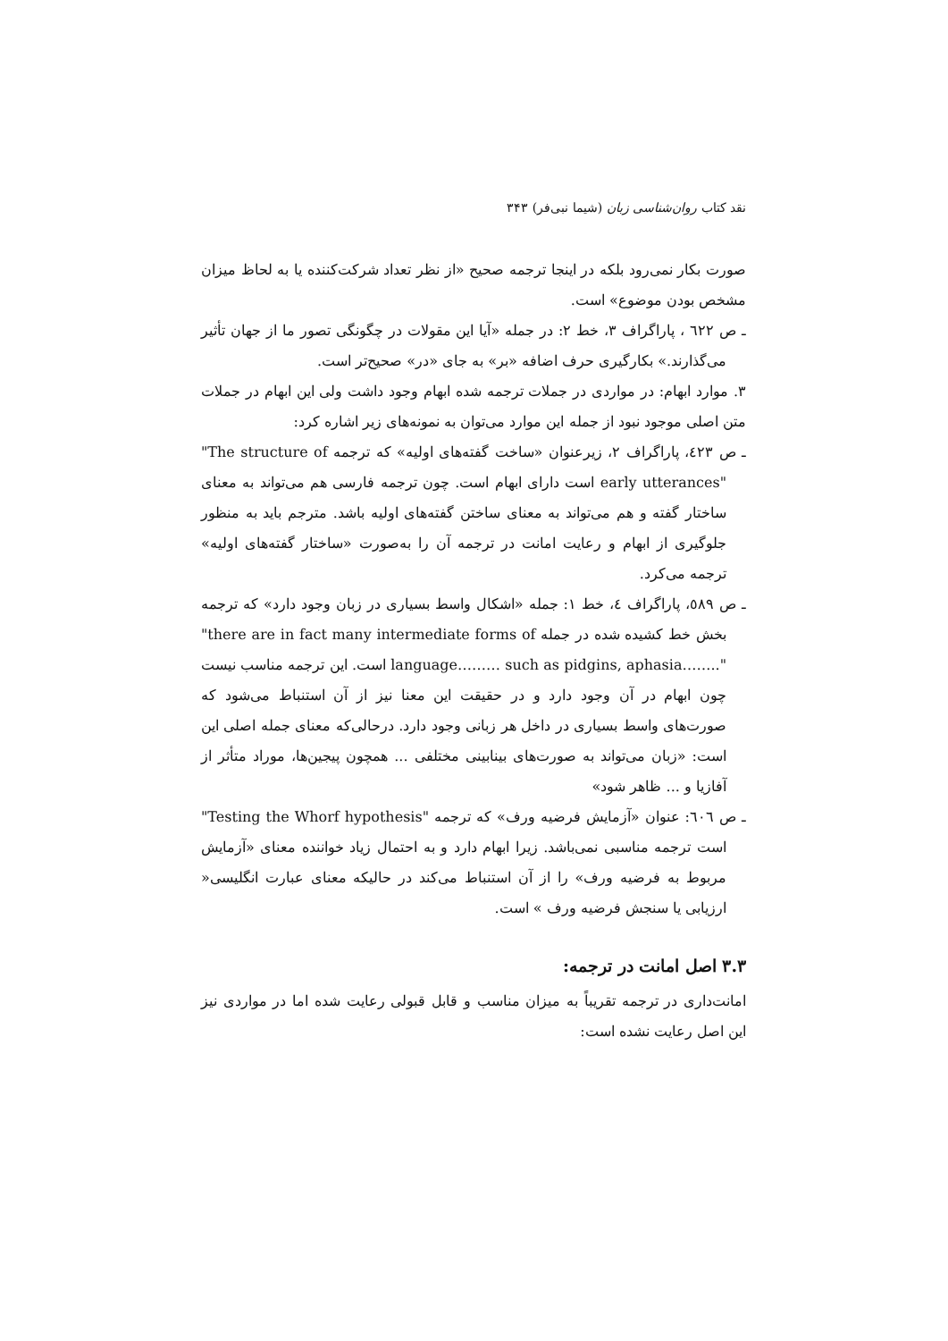نقد کتاب روان‌شناسی زبان (شیما نبی‌فر) ۳۴۳
صورت بکار نمی‌رود بلکه در اینجا ترجمه صحیح «از نظر تعداد شرکت‌کننده یا به لحاظ میزان مشخص بودن موضوع» است.
ـ ص ٦٢٢ ، پاراگراف ۳، خط ۲: در جمله «آیا این مقولات در چگونگی تصور ما از جهان تأثیر می‌گذارند.» بکارگیری حرف اضافه «بر» به جای «در» صحیح‌تر است.
۳. موارد ابهام: در مواردی در جملات ترجمه شده ابهام وجود داشت ولی این ابهام در جملات متن اصلی موجود نبود از جمله این موارد می‌توان به نمونه‌های زیر اشاره کرد:
ـ ص ٤٢٣، پاراگراف ۲، زیرعنوان «ساخت گفته‌های اولیه» که ترجمه "The structure of early utterances" است دارای ابهام است. چون ترجمه فارسی هم می‌تواند به معنای ساختار گفته و هم می‌تواند به معنای ساختن گفته‌های اولیه باشد. مترجم باید به منظور جلوگیری از ابهام و رعایت امانت در ترجمه آن را به‌صورت «ساختار گفته‌های اولیه» ترجمه می‌کرد.
ـ ص ٥٨٩، پاراگراف ٤، خط ۱: جمله «اشکال واسط بسیاری در زبان وجود دارد» که ترجمه بخش خط کشیده شده در جمله "there are in fact many intermediate forms of language……… such as pidgins, aphasia…….." است. این ترجمه مناسب نیست چون ابهام در آن وجود دارد و در حقیقت این معنا نیز از آن استنباط می‌شود که صورت‌های واسط بسیاری در داخل هر زبانی وجود دارد. درحالی‌که معنای جمله اصلی این است: «زبان می‌تواند به صورت‌های بینابینی مختلفی ... همچون پیجین‌ها، موراد متأثر از آفازیا و ... ظاهر شود»
ـ ص ٦٠٦: عنوان «آزمایش فرضیه ورف» که ترجمه "Testing the Whorf hypothesis" است ترجمه مناسبی نمی‌باشد. زیرا ابهام دارد و به احتمال زیاد خواننده معنای «آزمایش مربوط به فرضیه ورف» را از آن استنباط می‌کند در حالیکه معنای عبارت انگلیسی« ارزیابی یا سنجش فرضیه ورف » است.
۳.۳ اصل امانت در ترجمه:
امانت‌داری در ترجمه تقریباً به میزان مناسب و قابل قبولی رعایت شده اما در مواردی نیز این اصل رعایت نشده است: